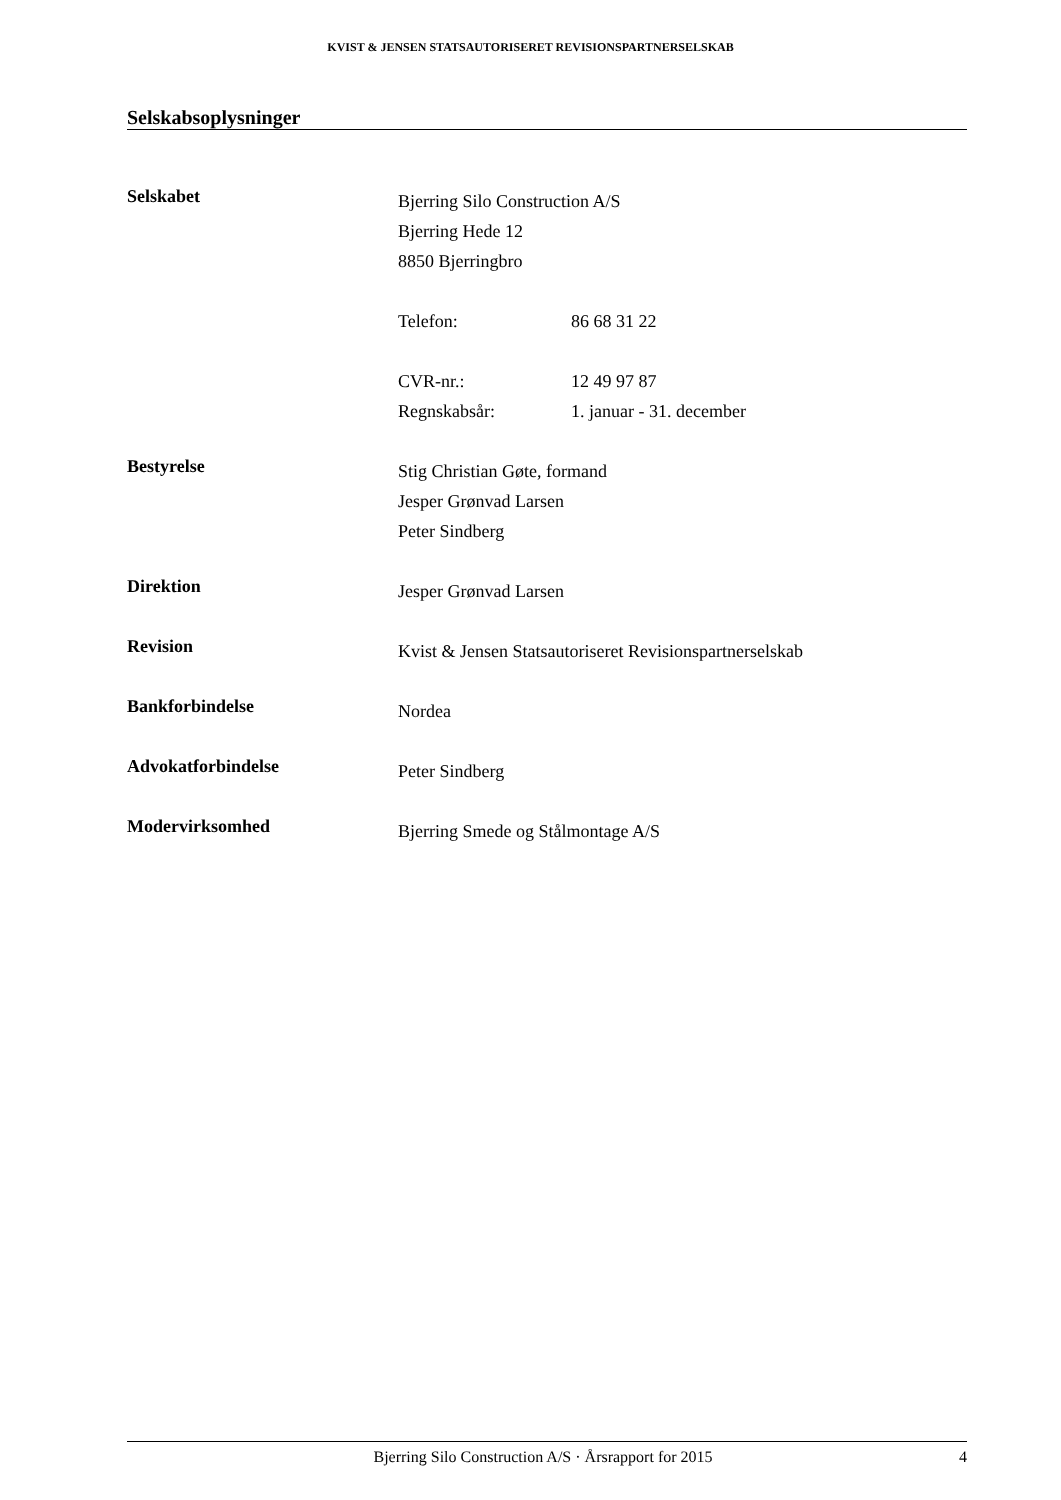KVIST & JENSEN STATSAUTORISERET REVISIONSPARTNERSELSKAB
Selskabsoplysninger
Selskabet
Bjerring Silo Construction A/S
Bjerring Hede 12
8850 Bjerringbro
Telefon: 86 68 31 22
CVR-nr.: 12 49 97 87
Regnskabsår: 1. januar - 31. december
Bestyrelse
Stig Christian Gøte, formand
Jesper Grønvad Larsen
Peter Sindberg
Direktion
Jesper Grønvad Larsen
Revision
Kvist & Jensen Statsautoriseret Revisionspartnerselskab
Bankforbindelse
Nordea
Advokatforbindelse
Peter Sindberg
Modervirksomhed
Bjerring Smede og Stålmontage A/S
Bjerring Silo Construction A/S · Årsrapport for 2015 4